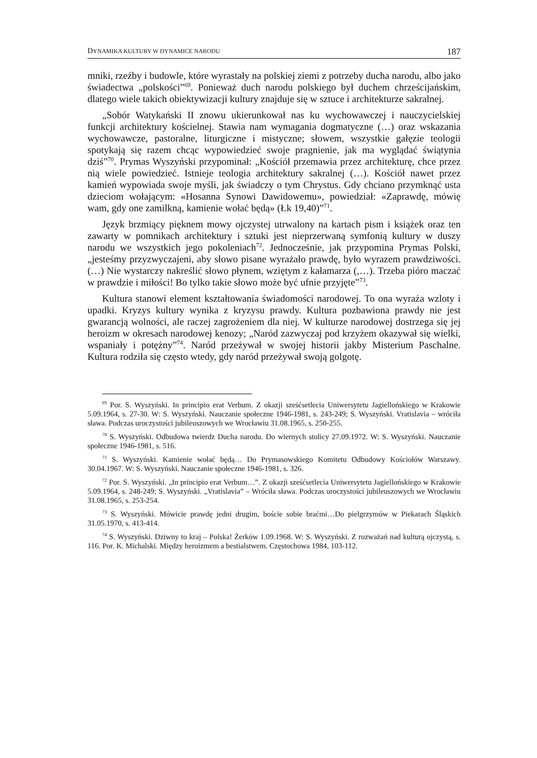DYNAMIKA KULTURY W DYNAMICE NARODU 187
mniki, rzeźby i budowle, które wyrastały na polskiej ziemi z potrzeby ducha narodu, albo jako świadectwa „polskości”<sup>69</sup>. Ponieważ duch narodu polskiego był duchem chrześcijańskim, dlatego wiele takich obiektywizacji kultury znajduje się w sztuce i architekturze sakralnej.
„Sobór Watykański II znowu ukierunkował nas ku wychowawczej i nauczycielskiej funkcji architektury kościelnej. Stawia nam wymagania dogmatyczne (…) oraz wskazania wychowawcze, pastoralne, liturgiczne i mistyczne; słowem, wszystkie gałęzie teologii spotykają się razem chcąc wypowiedzieć swoje pragnienie, jak ma wyglądać świątynia dziś”<sup>70</sup>. Prymas Wyszyński przypominał: „Kościół przemawia przez architekturę, chce przez nią wiele powiedzieć. Istnieje teologia architektury sakralnej (…). Kościół nawet przez kamień wypowiada swoje myśli, jak świadczy o tym Chrystus. Gdy chciano przymknąć usta dzieciom wołającym: «Hosanna Synowi Dawidowemu», powiedział: «Zaprawdę, mówię wam, gdy one zamilkną, kamienie wołać będą» (Łk 19,40)”<sup>71</sup>.
Język brzmiący pięknem mowy ojczystej utrwalony na kartach pism i książek oraz ten zawarty w pomnikach architektury i sztuki jest nieprzerwaną symfonią kultury w duszy narodu we wszystkich jego pokoleniach<sup>72</sup>. Jednocześnie, jak przypomina Prymas Polski, „jesteśmy przyzwyczajeni, aby słowo pisane wyrażało prawdę, było wyrazem prawdziwości. (…) Nie wystarczy nakreślić słowo płynem, wziętym z kałamarza (,…). Trzeba pióro maczać w prawdzie i miłości! Bo tylko takie słowo może być ufnie przyjęte”<sup>73</sup>.
Kultura stanowi element kształtowania świadomości narodowej. To ona wyraża wzloty i upadki. Kryzys kultury wynika z kryzysu prawdy. Kultura pozbawiona prawdy nie jest gwarancją wolności, ale raczej zagrożeniem dla niej. W kulturze narodowej dostrzega się jej heroizm w okresach narodowej kenozy; „Naród zazwyczaj pod krzyżem okazywał się wielki, wspaniały i potężny”<sup>74</sup>. Naród przeżywał w swojej historii jakby Misterium Paschalne. Kultura rodziła się często wtedy, gdy naród przeżywał swoją golgotę.
<sup>69</sup> Por. S. Wyszyński. In principio erat Verbum. Z okazji sześćsetlecia Uniwersytetu Jagiellońskiego w Krakowie 5.09.1964, s. 27-30. W: S. Wyszyński. Nauczanie społeczne 1946-1981, s. 243-249; S. Wyszyński. Vratislavia – wróciła sława. Podczas uroczystości jubileuszowych we Wrocławiu 31.08.1965, s. 250-255.
<sup>70</sup> S. Wyszyński. Odbudowa twierdz Ducha narodu. Do wiernych stolicy 27.09.1972. W: S. Wyszyński. Nauczanie społeczne 1946-1981, s. 516.
<sup>71</sup> S. Wyszyński. Kamienie wołać będą… Do Prymasowskiego Komitetu Odbudowy Kościołów Warszawy. 30.04.1967. W: S. Wyszyński. Nauczanie społeczne 1946-1981, s. 326.
<sup>72</sup> Por. S. Wyszyński. „In principio erat Verbum…”. Z okazji sześćsetlecia Uniwersytetu Jagiellońskiego w Krakowie 5.09.1964, s. 248-249; S. Wyszyński. „Vratislavia” – Wróciła sława. Podczas uroczystości jubileuszowych we Wrocławiu 31.08.1965, s. 253-254.
<sup>73</sup> S. Wyszyński. Mówicie prawdę jedni drugim, boście sobie braćmi…Do pielgrzymów w Piekarach Śląskich 31.05.1970, s. 413-414.
<sup>74</sup> S. Wyszyński. Dziwny to kraj – Polska! Żerków 1.09.1968. W: S. Wyszyński. Z rozważań nad kulturą ojczystą, s. 116. Por. K. Michalski. Między heroizmem a bestialstwem. Częstochowa 1984, 103-112.